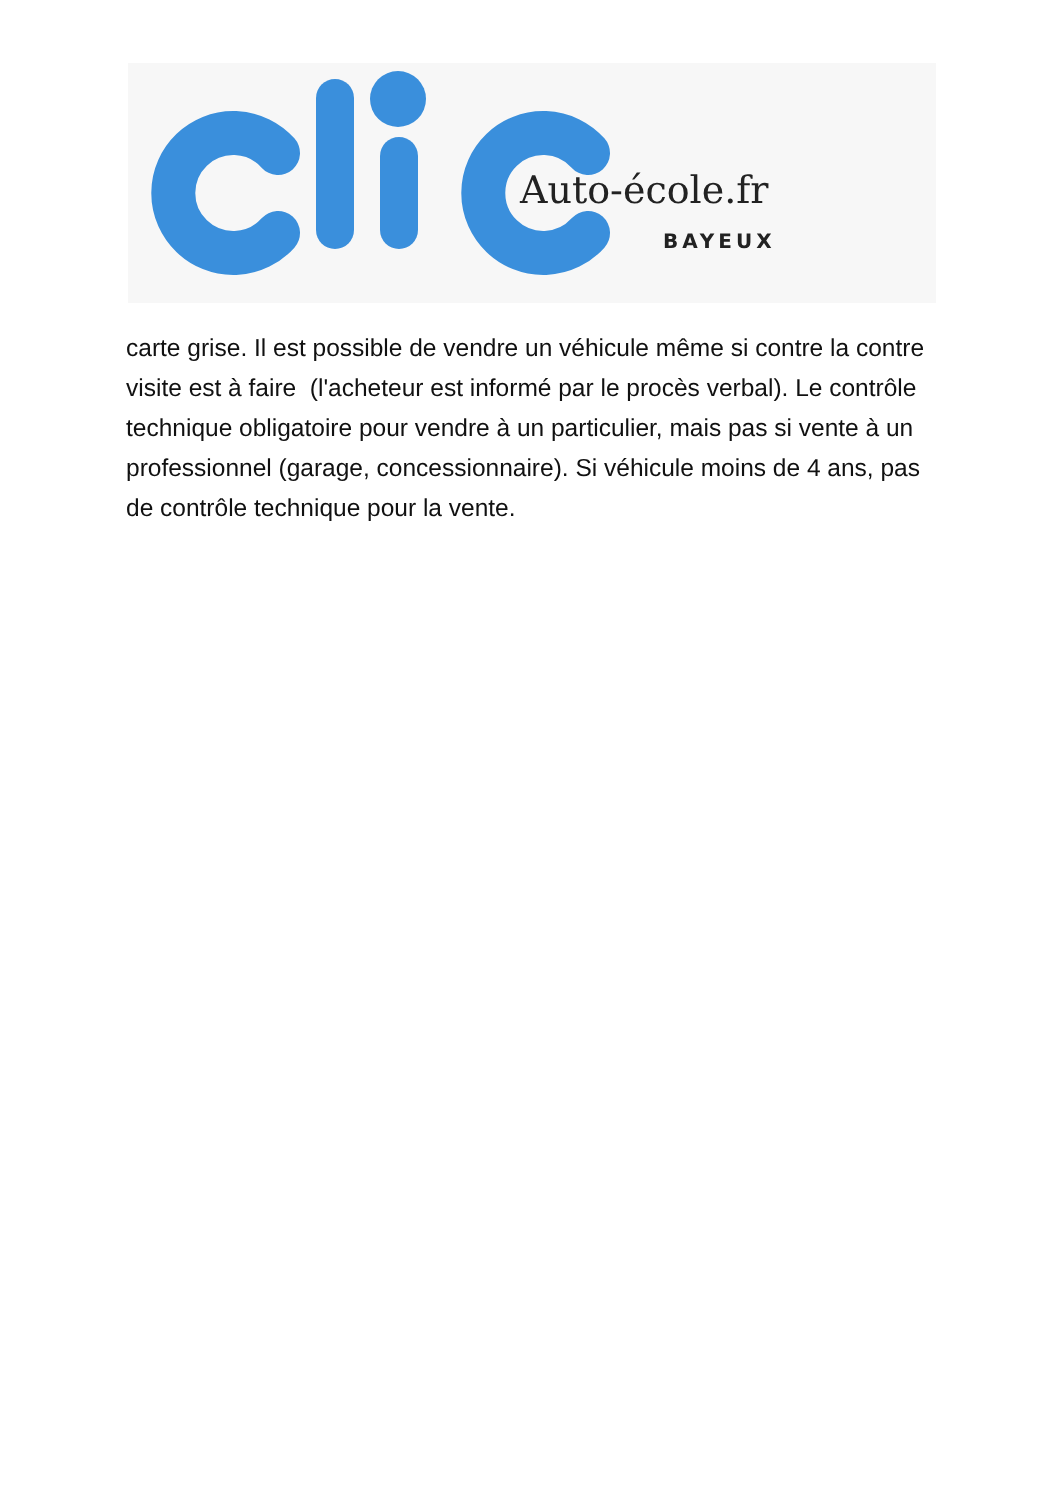Auto-école.fr
BAYEUX
carte grise. Il est possible de vendre un véhicule même si contre la contre visite est à faire (l'acheteur est informé par le procès verbal). Le contrôle technique obligatoire pour vendre à un particulier, mais pas si vente à un professionnel (garage, concessionnaire). Si véhicule moins de 4 ans, pas de contrôle technique pour la vente.